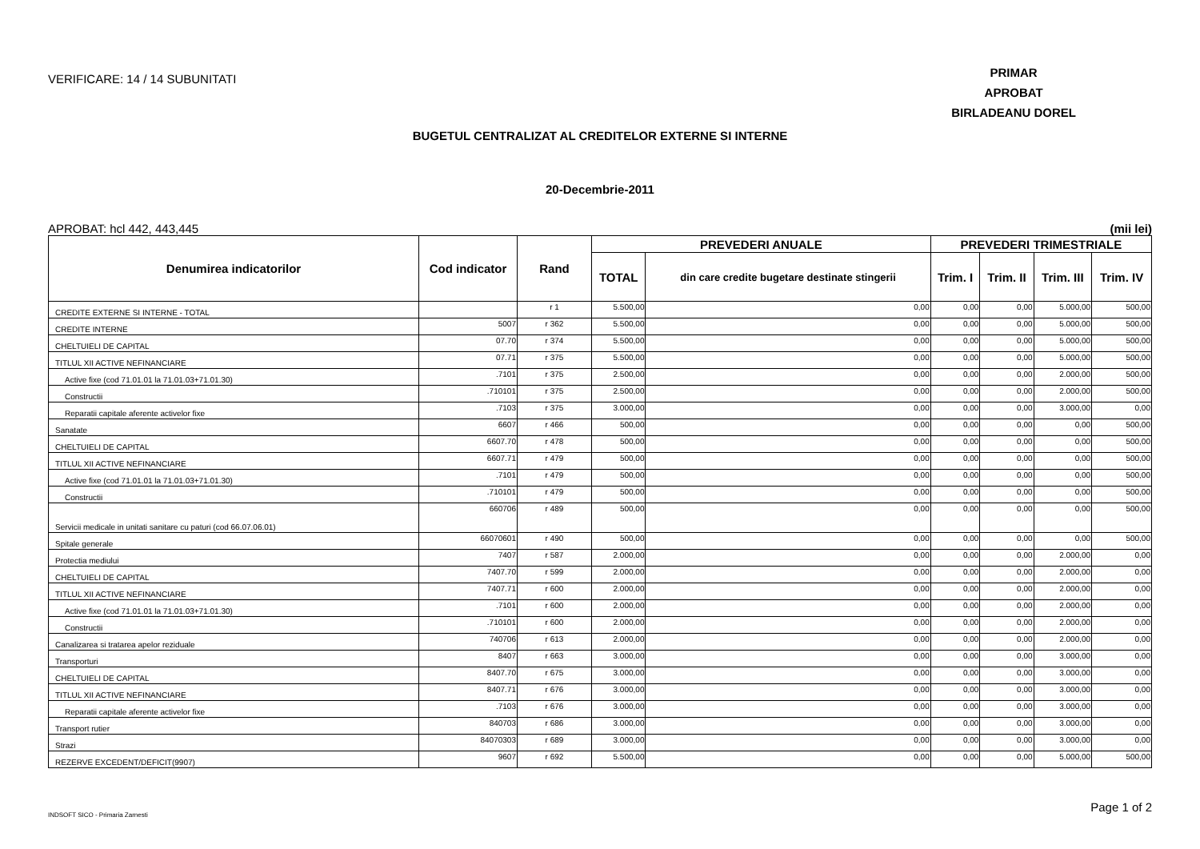VERIFICARE: 14 / 14 SUBUNITATI
PRIMAR
APROBAT
BIRLADEANU DOREL
BUGETUL CENTRALIZAT AL CREDITELOR EXTERNE SI INTERNE
20-Decembrie-2011
APROBAT: hcl 442, 443,445 (mii lei)
| Denumirea indicatorilor | Cod indicator | Rand | PREVEDERI ANUALE | | PREVEDERI TRIMESTRIALE | | | |
| --- | --- | --- | --- | --- | --- | --- | --- | --- |
| | | | TOTAL | din care credite bugetare destinate stingerii | Trim. I | Trim. II | Trim. III | Trim. IV |
| CREDITE EXTERNE SI INTERNE - TOTAL | | r 1 | 5.500,00 | 0,00 | 0,00 | 0,00 | 5.000,00 | 500,00 |
| CREDITE INTERNE | 5007 | r 362 | 5.500,00 | 0,00 | 0,00 | 0,00 | 5.000,00 | 500,00 |
| CHELTUIELI DE CAPITAL | 07.70 | r 374 | 5.500,00 | 0,00 | 0,00 | 0,00 | 5.000,00 | 500,00 |
| TITLUL XII ACTIVE NEFINANCIARE | 07.71 | r 375 | 5.500,00 | 0,00 | 0,00 | 0,00 | 5.000,00 | 500,00 |
| Active fixe (cod 71.01.01 la 71.01.03+71.01.30) | .7101 | r 375 | 2.500,00 | 0,00 | 0,00 | 0,00 | 2.000,00 | 500,00 |
| Constructii | .710101 | r 375 | 2.500,00 | 0,00 | 0,00 | 0,00 | 2.000,00 | 500,00 |
| Reparatii capitale aferente activelor fixe | .7103 | r 375 | 3.000,00 | 0,00 | 0,00 | 0,00 | 3.000,00 | 0,00 |
| Sanatate | 6607 | r 466 | 500,00 | 0,00 | 0,00 | 0,00 | 0,00 | 500,00 |
| CHELTUIELI DE CAPITAL | 6607.70 | r 478 | 500,00 | 0,00 | 0,00 | 0,00 | 0,00 | 500,00 |
| TITLUL XII ACTIVE NEFINANCIARE | 6607.71 | r 479 | 500,00 | 0,00 | 0,00 | 0,00 | 0,00 | 500,00 |
| Active fixe (cod 71.01.01 la 71.01.03+71.01.30) | .7101 | r 479 | 500,00 | 0,00 | 0,00 | 0,00 | 0,00 | 500,00 |
| Constructii | .710101 | r 479 | 500,00 | 0,00 | 0,00 | 0,00 | 0,00 | 500,00 |
| Servicii medicale in unitati sanitare cu paturi (cod 66.07.06.01) | 660706 | r 489 | 500,00 | 0,00 | 0,00 | 0,00 | 0,00 | 500,00 |
| Spitale generale | 66070601 | r 490 | 500,00 | 0,00 | 0,00 | 0,00 | 0,00 | 500,00 |
| Protectia mediului | 7407 | r 587 | 2.000,00 | 0,00 | 0,00 | 0,00 | 2.000,00 | 0,00 |
| CHELTUIELI DE CAPITAL | 7407.70 | r 599 | 2.000,00 | 0,00 | 0,00 | 0,00 | 2.000,00 | 0,00 |
| TITLUL XII ACTIVE NEFINANCIARE | 7407.71 | r 600 | 2.000,00 | 0,00 | 0,00 | 0,00 | 2.000,00 | 0,00 |
| Active fixe (cod 71.01.01 la 71.01.03+71.01.30) | .7101 | r 600 | 2.000,00 | 0,00 | 0,00 | 0,00 | 2.000,00 | 0,00 |
| Constructii | .710101 | r 600 | 2.000,00 | 0,00 | 0,00 | 0,00 | 2.000,00 | 0,00 |
| Canalizarea si tratarea apelor reziduale | 740706 | r 613 | 2.000,00 | 0,00 | 0,00 | 0,00 | 2.000,00 | 0,00 |
| Transporturi | 8407 | r 663 | 3.000,00 | 0,00 | 0,00 | 0,00 | 3.000,00 | 0,00 |
| CHELTUIELI DE CAPITAL | 8407.70 | r 675 | 3.000,00 | 0,00 | 0,00 | 0,00 | 3.000,00 | 0,00 |
| TITLUL XII ACTIVE NEFINANCIARE | 8407.71 | r 676 | 3.000,00 | 0,00 | 0,00 | 0,00 | 3.000,00 | 0,00 |
| Reparatii capitale aferente activelor fixe | .7103 | r 676 | 3.000,00 | 0,00 | 0,00 | 0,00 | 3.000,00 | 0,00 |
| Transport rutier | 840703 | r 686 | 3.000,00 | 0,00 | 0,00 | 0,00 | 3.000,00 | 0,00 |
| Strazi | 84070303 | r 689 | 3.000,00 | 0,00 | 0,00 | 0,00 | 3.000,00 | 0,00 |
| REZERVE EXCEDENT/DEFICIT(9907) | 9607 | r 692 | 5.500,00 | 0,00 | 0,00 | 0,00 | 5.000,00 | 500,00 |
INDSOFT SICO - Primaria Zarnesti Page 1 of 2